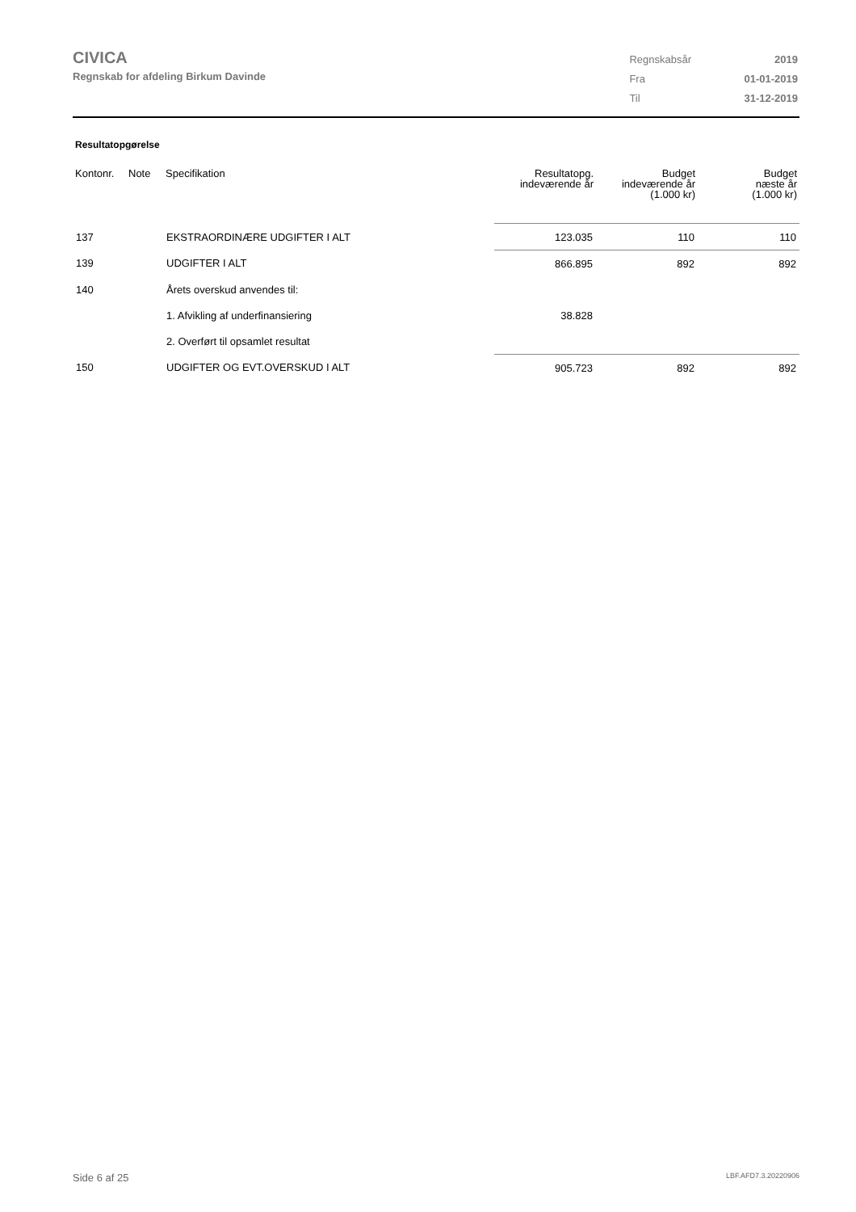CIVICA
Regnskab for afdeling Birkum Davinde
| Regnskabsår | 2019 |
| Fra | 01-01-2019 |
| Til | 31-12-2019 |
Resultatopgørelse
| Kontonr. | Note | Specifikation | Resultatopg. indeværende år | Budget indeværende år (1.000 kr) | Budget næste år (1.000 kr) |
| --- | --- | --- | --- | --- | --- |
| 137 | | EKSTRAORDINÆRE UDGIFTER I ALT | 123.035 | 110 | 110 |
| 139 | | UDGIFTER I ALT | 866.895 | 892 | 892 |
| 140 | | Årets overskud anvendes til: | | | |
| | | 1. Afvikling af underfinansiering | 38.828 | | |
| | | 2. Overført til opsamlet resultat | | | |
| 150 | | UDGIFTER OG EVT.OVERSKUD I ALT | 905.723 | 892 | 892 |
Side 6 af 25 LBF.AFD7.3.20220906